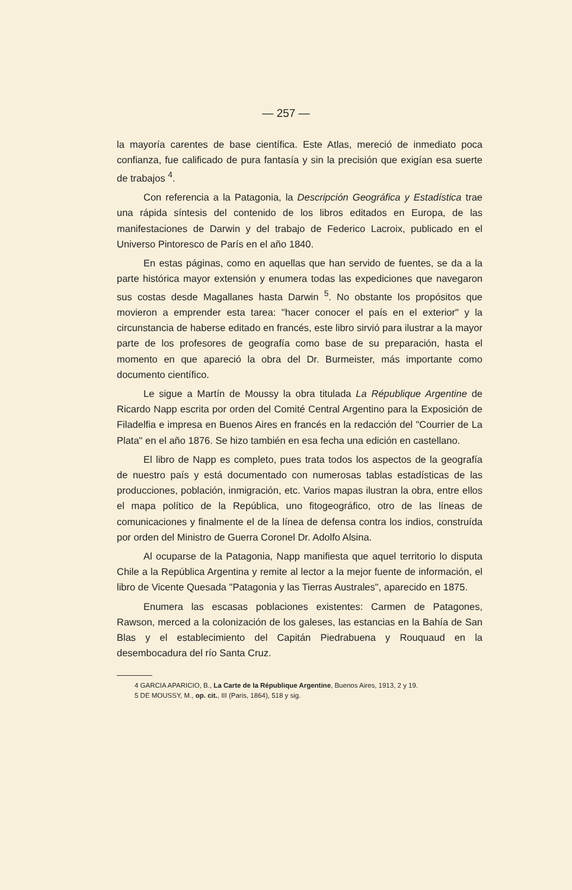— 257 —
la mayoría carentes de base científica. Este Atlas, mereció de inmediato poca confianza, fue calificado de pura fantasía y sin la precisión que exigían esa suerte de trabajos <sup>4</sup>.
Con referencia a la Patagonia, la Descripción Geográfica y Estadística trae una rápida síntesis del contenido de los libros editados en Europa, de las manifestaciones de Darwin y del trabajo de Federico Lacroix, publicado en el Universo Pintoresco de París en el año 1840.
En estas páginas, como en aquellas que han servido de fuentes, se da a la parte histórica mayor extensión y enumera todas las expediciones que navegaron sus costas desde Magallanes hasta Darwin <sup>5</sup>. No obstante los propósitos que movieron a emprender esta tarea: "hacer conocer el país en el exterior" y la circunstancia de haberse editado en francés, este libro sirvió para ilustrar a la mayor parte de los profesores de geografía como base de su preparación, hasta el momento en que apareció la obra del Dr. Burmeister, más importante como documento científico.
Le sigue a Martín de Moussy la obra titulada La République Argentine de Ricardo Napp escrita por orden del Comité Central Argentino para la Exposición de Filadelfia e impresa en Buenos Aires en francés en la redacción del "Courrier de La Plata" en el año 1876. Se hizo también en esa fecha una edición en castellano.
El libro de Napp es completo, pues trata todos los aspectos de la geografía de nuestro país y está documentado con numerosas tablas estadísticas de las producciones, población, inmigración, etc. Varios mapas ilustran la obra, entre ellos el mapa político de la República, uno fitogeográfico, otro de las líneas de comunicaciones y finalmente el de la línea de defensa contra los indios, construída por orden del Ministro de Guerra Coronel Dr. Adolfo Alsina.
Al ocuparse de la Patagonia, Napp manifiesta que aquel territorio lo disputa Chile a la República Argentina y remite al lector a la mejor fuente de información, el libro de Vicente Quesada "Patagonia y las Tierras Australes", aparecido en 1875.
Enumera las escasas poblaciones existentes: Carmen de Patagones, Rawson, merced a la colonización de los galeses, las estancias en la Bahía de San Blas y el establecimiento del Capitán Piedrabuena y Rouquaud en la desembocadura del río Santa Cruz.
4 GARCIA APARICIO, B., La Carte de la République Argentine, Buenos Aires, 1913, 2 y 19.
5 DE MOUSSY, M., op. cit., III (Paris, 1864), 518 y sig.